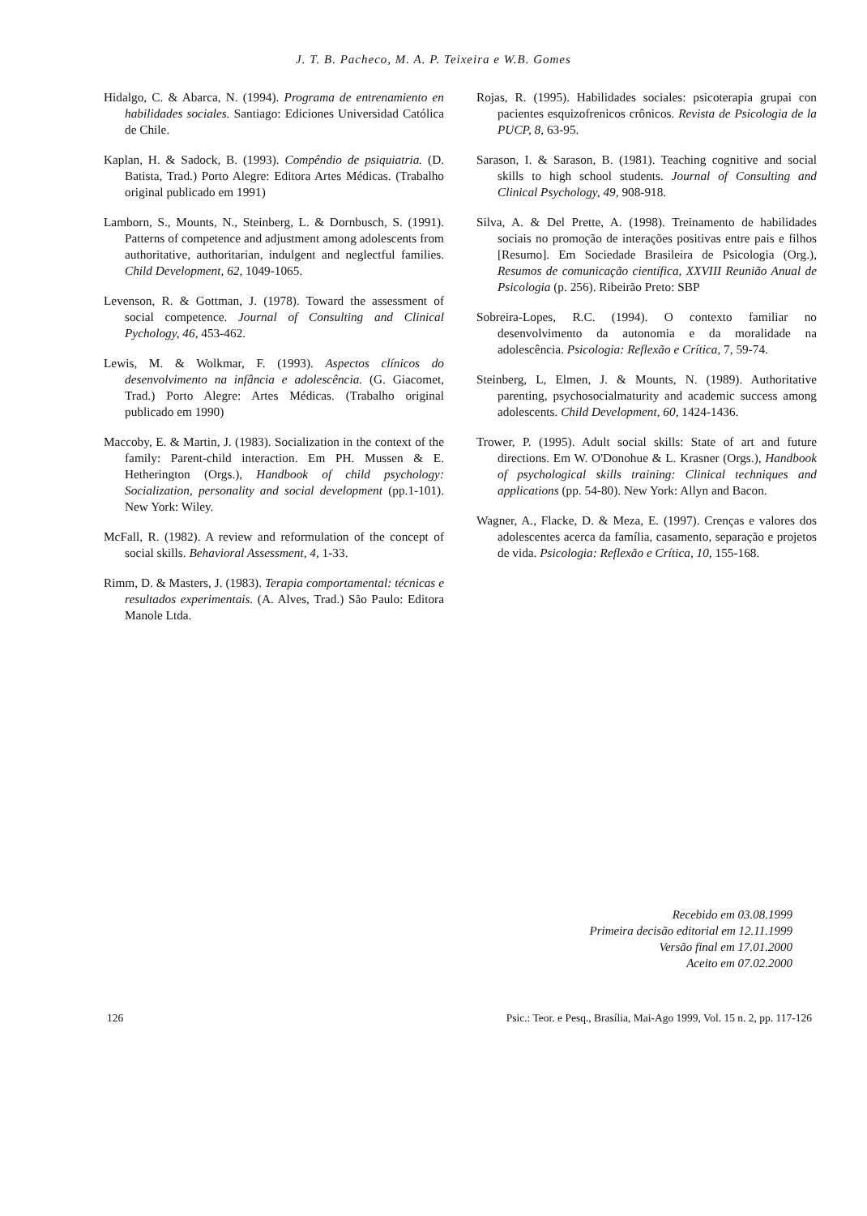J. T. B. Pacheco, M. A. P. Teixeira e W.B. Gomes
Hidalgo, C. & Abarca, N. (1994). Programa de entrenamiento en habilidades sociales. Santiago: Ediciones Universidad Católica de Chile.
Kaplan, H. & Sadock, B. (1993). Compêndio de psiquiatria. (D. Batista, Trad.) Porto Alegre: Editora Artes Médicas. (Trabalho original publicado em 1991)
Lamborn, S., Mounts, N., Steinberg, L. & Dornbusch, S. (1991). Patterns of competence and adjustment among adolescents from authoritative, authoritarian, indulgent and neglectful families. Child Development, 62, 1049-1065.
Levenson, R. & Gottman, J. (1978). Toward the assessment of social competence. Journal of Consulting and Clinical Pychology, 46, 453-462.
Lewis, M. & Wolkmar, F. (1993). Aspectos clínicos do desenvolvimento na infância e adolescência. (G. Giacomet, Trad.) Porto Alegre: Artes Médicas. (Trabalho original publicado em 1990)
Maccoby, E. & Martin, J. (1983). Socialization in the context of the family: Parent-child interaction. Em PH. Mussen & E. Hetherington (Orgs.), Handbook of child psychology: Socialization, personality and social development (pp.1-101). New York: Wiley.
McFall, R. (1982). A review and reformulation of the concept of social skills. Behavioral Assessment, 4, 1-33.
Rimm, D. & Masters, J. (1983). Terapia comportamental: técnicas e resultados experimentais. (A. Alves, Trad.) São Paulo: Editora Manole Ltda.
Rojas, R. (1995). Habilidades sociales: psicoterapia grupai con pacientes esquizofrenicos crônicos. Revista de Psicologia de la PUCP, 8, 63-95.
Sarason, I. & Sarason, B. (1981). Teaching cognitive and social skills to high school students. Journal of Consulting and Clinical Psychology, 49, 908-918.
Silva, A. & Del Prette, A. (1998). Treinamento de habilidades sociais no promoção de interações positivas entre pais e filhos [Resumo]. Em Sociedade Brasileira de Psicologia (Org.), Resumos de comunicação científica, XXVIII Reunião Anual de Psicologia (p. 256). Ribeirão Preto: SBP
Sobreira-Lopes, R.C. (1994). O contexto familiar no desenvolvimento da autonomia e da moralidade na adolescência. Psicologia: Reflexão e Crítica, 7, 59-74.
Steinberg, L, Elmen, J. & Mounts, N. (1989). Authoritative parenting, psychosocialmaturity and academic success among adolescents. Child Development, 60, 1424-1436.
Trower, P. (1995). Adult social skills: State of art and future directions. Em W. O'Donohue & L. Krasner (Orgs.), Handbook of psychological skills training: Clinical techniques and applications (pp. 54-80). New York: Allyn and Bacon.
Wagner, A., Flacke, D. & Meza, E. (1997). Crenças e valores dos adolescentes acerca da família, casamento, separação e projetos de vida. Psicologia: Reflexão e Crítica, 10, 155-168.
Recebido em 03.08.1999
Primeira decisão editorial em 12.11.1999
Versão final em 17.01.2000
Aceito em 07.02.2000
126 Psic.: Teor. e Pesq., Brasília, Mai-Ago 1999, Vol. 15 n. 2, pp. 117-126